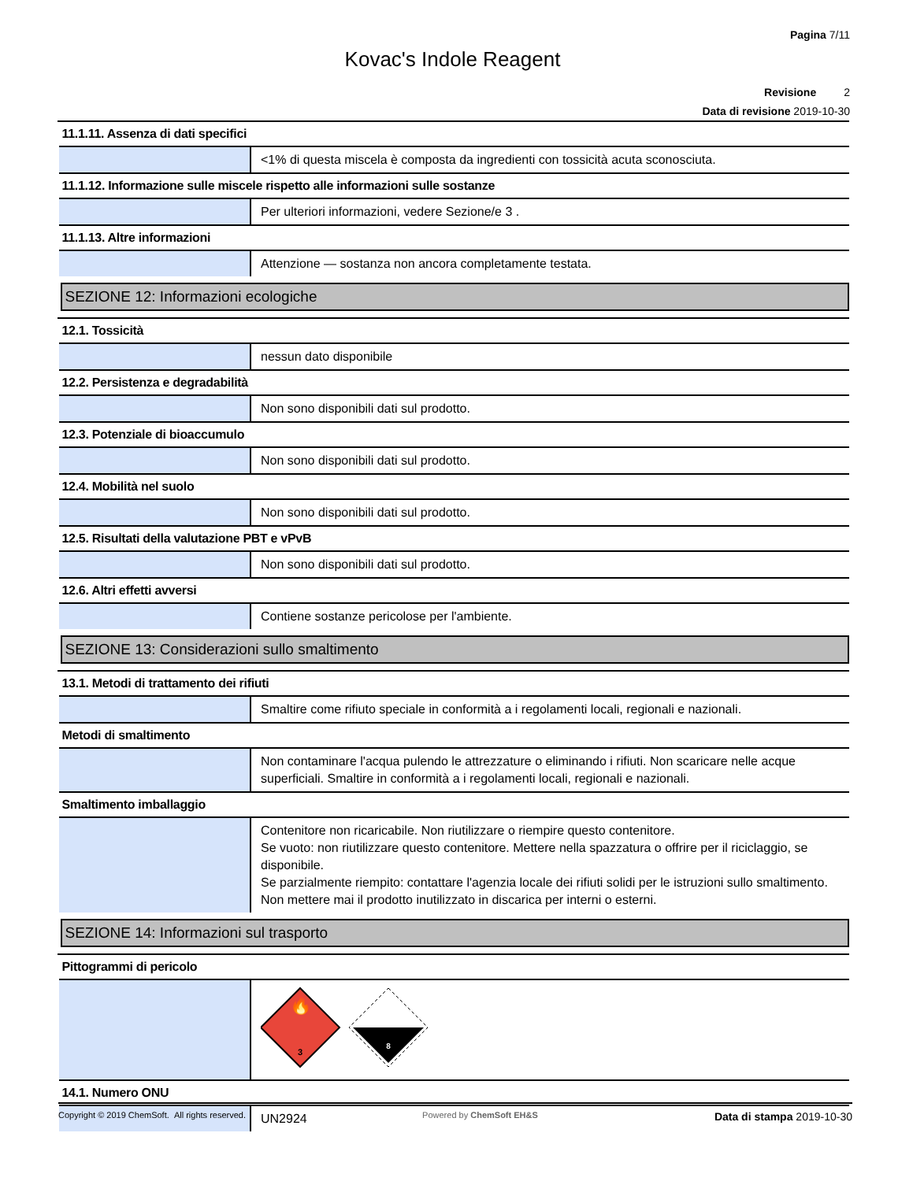Pagina 7/11
Kovac's Indole Reagent
Revisione 2
Data di revisione 2019-10-30
| 11.1.11. Assenza di dati specifici | |
| | <1% di questa miscela è composta da ingredienti con tossicità acuta sconosciuta. |
| 11.1.12. Informazione sulle miscele rispetto alle informazioni sulle sostanze | |
| | Per ulteriori informazioni, vedere Sezione/e 3 . |
| 11.1.13. Altre informazioni | |
| | Attenzione — sostanza non ancora completamente testata. |
| SEZIONE 12: Informazioni ecologiche | |
| 12.1. Tossicità | |
| | nessun dato disponibile |
| 12.2. Persistenza e degradabilità | |
| | Non sono disponibili dati sul prodotto. |
| 12.3. Potenziale di bioaccumulo | |
| | Non sono disponibili dati sul prodotto. |
| 12.4. Mobilità nel suolo | |
| | Non sono disponibili dati sul prodotto. |
| 12.5. Risultati della valutazione PBT e vPvB | |
| | Non sono disponibili dati sul prodotto. |
| 12.6. Altri effetti avversi | |
| | Contiene sostanze pericolose per l'ambiente. |
| SEZIONE 13: Considerazioni sullo smaltimento | |
| 13.1. Metodi di trattamento dei rifiuti | |
| | Smaltire come rifiuto speciale in conformità a i regolamenti locali, regionali e nazionali. |
| Metodi di smaltimento | |
| | Non contaminare l'acqua pulendo le attrezzature o eliminando i rifiuti. Non scaricare nelle acque superficiali. Smaltire in conformità a i regolamenti locali, regionali e nazionali. |
| Smaltimento imballaggio | |
| | Contenitore non ricaricabile. Non riutilizzare o riempire questo contenitore. Se vuoto: non riutilizzare questo contenitore. Mettere nella spazzatura o offrire per il riciclaggio, se disponibile. Se parzialmente riempito: contattare l'agenzia locale dei rifiuti solidi per le istruzioni sullo smaltimento. Non mettere mai il prodotto inutilizzato in discarica per interni o esterni. |
| SEZIONE 14: Informazioni sul trasporto | |
| Pittogrammi di pericolo | |
| | 🔥 3 8 |
| 14.1. Numero ONU | |
| | UN2924 |
Copyright © 2019 ChemSoft. All rights reserved. Powered by ChemSoft EH&S Data di stampa 2019-10-30